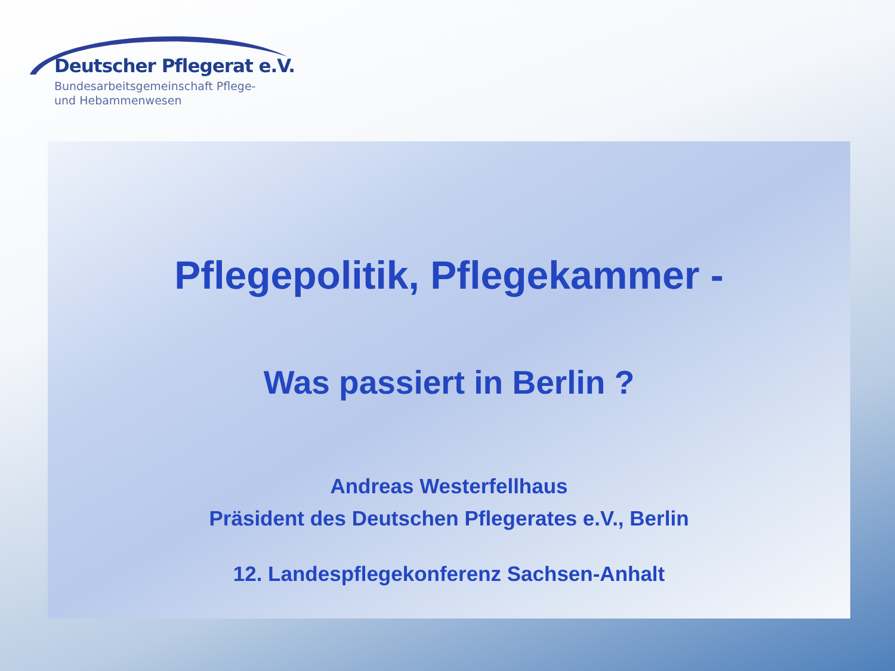Deutscher Pflegerat e.V.
Bundesarbeitsgemeinschaft Pflege-
und Hebammenwesen
Pflegepolitik, Pflegekammer -
Was passiert in Berlin ?
Andreas Westerfellhaus
Präsident des Deutschen Pflegerates e.V., Berlin
12. Landespflegekonferenz Sachsen-Anhalt